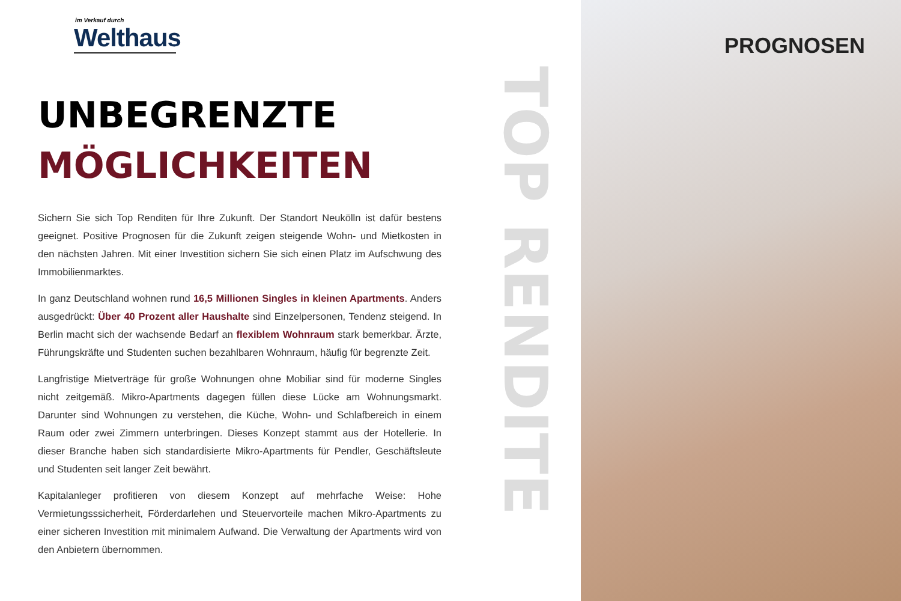im Verkauf durch
Welthaus
UNBEGRENZTE
MÖGLICHKEITEN
Sichern Sie sich Top Renditen für Ihre Zukunft. Der Standort Neukölln ist dafür bestens geeignet. Positive Prognosen für die Zukunft zeigen steigende Wohn- und Mietkosten in den nächsten Jahren. Mit einer Investition sichern Sie sich einen Platz im Aufschwung des Immobilienmarktes.
In ganz Deutschland wohnen rund 16,5 Millionen Singles in kleinen Apartments. Anders ausgedrückt: Über 40 Prozent aller Haushalte sind Einzelpersonen, Tendenz steigend. In Berlin macht sich der wachsende Bedarf an flexiblem Wohnraum stark bemerkbar. Ärzte, Führungskräfte und Studenten suchen bezahlbaren Wohnraum, häufig für begrenzte Zeit.
Langfristige Mietverträge für große Wohnungen ohne Mobiliar sind für moderne Singles nicht zeitgemäß. Mikro-Apartments dagegen füllen diese Lücke am Wohnungsmarkt. Darunter sind Wohnungen zu verstehen, die Küche, Wohn- und Schlafbereich in einem Raum oder zwei Zimmern unterbringen. Dieses Konzept stammt aus der Hotellerie. In dieser Branche haben sich standardisierte Mikro-Apartments für Pendler, Geschäftsleute und Studenten seit langer Zeit bewährt.
Kapitalanleger profitieren von diesem Konzept auf mehrfache Weise: Hohe Vermietungsssicherheit, Förderdarlehen und Steuervorteile machen Mikro-Apartments zu einer sicheren Investition mit minimalem Aufwand. Die Verwaltung der Apartments wird von den Anbietern übernommen.
TOP RENDITE
PROGNOSEN